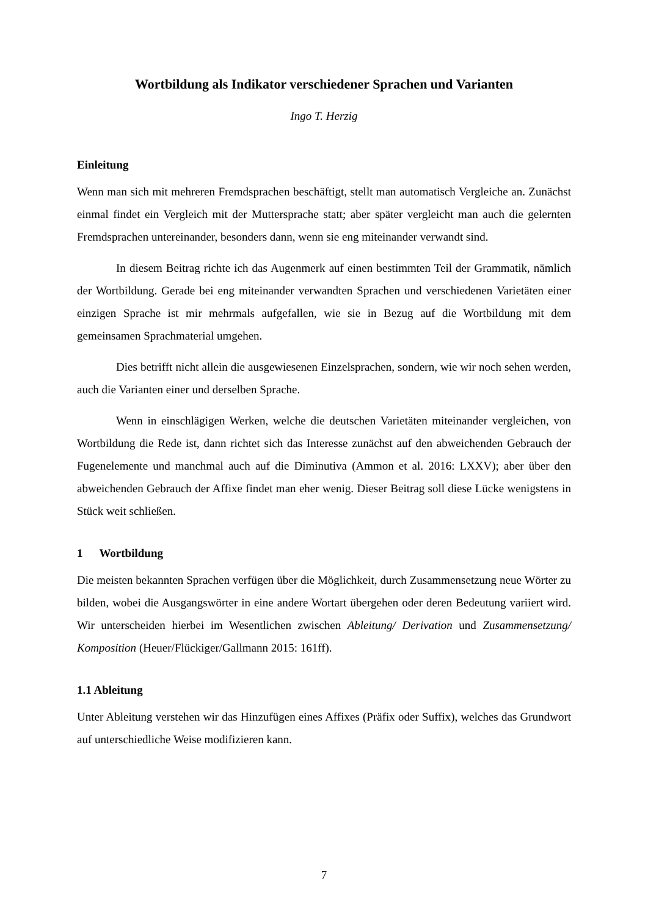Wortbildung als Indikator verschiedener Sprachen und Varianten
Ingo T. Herzig
Einleitung
Wenn man sich mit mehreren Fremdsprachen beschäftigt, stellt man automatisch Vergleiche an. Zunächst einmal findet ein Vergleich mit der Muttersprache statt; aber später vergleicht man auch die gelernten Fremdsprachen untereinander, besonders dann, wenn sie eng miteinander verwandt sind.
In diesem Beitrag richte ich das Augenmerk auf einen bestimmten Teil der Grammatik, nämlich der Wortbildung. Gerade bei eng miteinander verwandten Sprachen und verschiedenen Varietäten einer einzigen Sprache ist mir mehrmals aufgefallen, wie sie in Bezug auf die Wortbildung mit dem gemeinsamen Sprachmaterial umgehen.
Dies betrifft nicht allein die ausgewiesenen Einzelsprachen, sondern, wie wir noch sehen werden, auch die Varianten einer und derselben Sprache.
Wenn in einschlägigen Werken, welche die deutschen Varietäten miteinander vergleichen, von Wortbildung die Rede ist, dann richtet sich das Interesse zunächst auf den abweichenden Gebrauch der Fugenelemente und manchmal auch auf die Diminutiva (Ammon et al. 2016: LXXV); aber über den abweichenden Gebrauch der Affixe findet man eher wenig. Dieser Beitrag soll diese Lücke wenigstens in Stück weit schließen.
1 Wortbildung
Die meisten bekannten Sprachen verfügen über die Möglichkeit, durch Zusammensetzung neue Wörter zu bilden, wobei die Ausgangswörter in eine andere Wortart übergehen oder deren Bedeutung variiert wird. Wir unterscheiden hierbei im Wesentlichen zwischen Ableitung/ Derivation und Zusammensetzung/ Komposition (Heuer/Flückiger/Gallmann 2015: 161ff).
1.1 Ableitung
Unter Ableitung verstehen wir das Hinzufügen eines Affixes (Präfix oder Suffix), welches das Grundwort auf unterschiedliche Weise modifizieren kann.
7